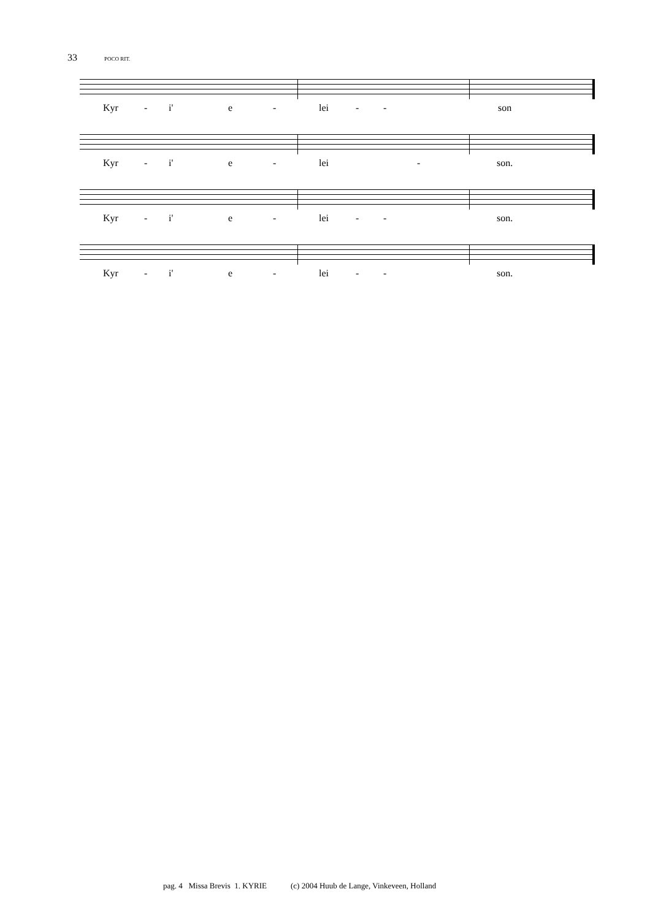33 POCO RIT.
Kyr - i' e - lei - - son
Kyr - i' e - lei - son.
Kyr - i' e - lei - - son.
Kyr - i' e - lei - - son.
pag. 4 Missa Brevis 1. KYRIE (c) 2004 Huub de Lange, Vinkeveen, Holland